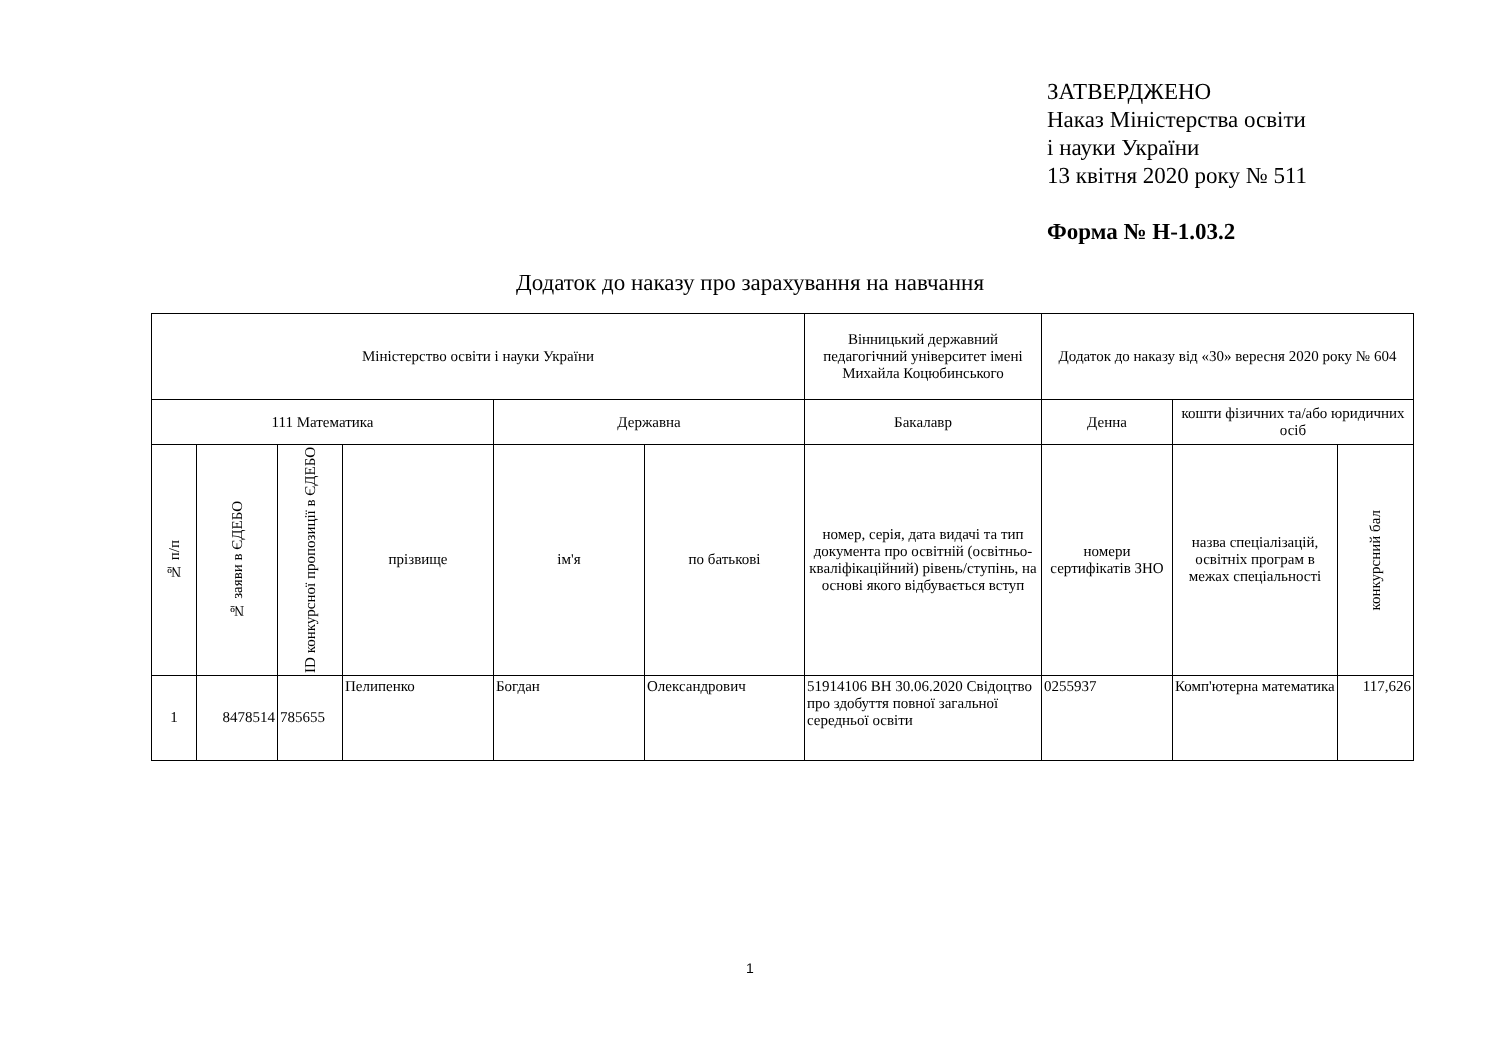ЗАТВЕРДЖЕНО
Наказ Міністерства освіти
і науки України
13 квітня 2020 року № 511
Форма № Н-1.03.2
Додаток до наказу про зарахування на навчання
| Міністерство освіти і науки України | | | | | | Вінницький державний педагогічний університет імені Михайла Коцюбинського | Додаток до наказу від «30» вересня 2020 року № 604 | | |
| 111 Математика | | | | Державна | | Бакалавр | Денна | кошти фізичних та/або юридичних осіб | |
| № п/п | № заяви в ЄДЕБО | ID конкурсної пропозиції в ЄДЕБО | прізвище | ім'я | по батькові | номер, серія, дата видачі та тип документа про освітній (освітньо-кваліфікаційний) рівень/ступінь, на основі якого відбувається вступ | номери сертифікатів ЗНО | назва спеціалізацій, освітніх програм в межах спеціальності | конкурсний бал |
| 1 | 8478514 | 785655 | Пелипенко | Богдан | Олександрович | 51914106 ВН 30.06.2020 Свідоцтво про здобуття повної загальної середньої освіти | 0255937 | Комп'ютерна математика | 117,626 |
1